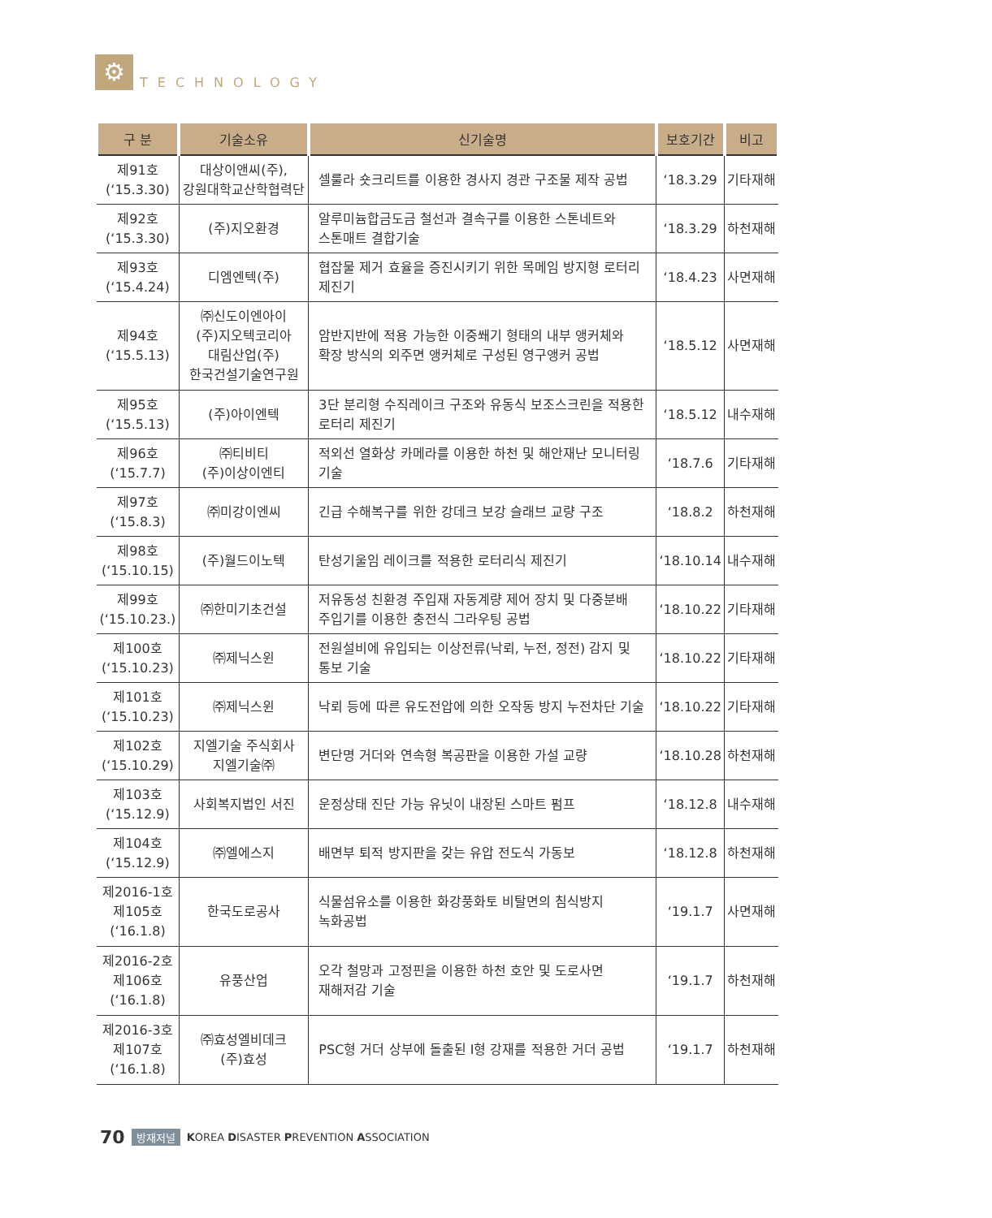⚙
TECHNOLOGY
| 구 분 | 기술소유 | 신기술명 | 보호기간 | 비고 |
| --- | --- | --- | --- | --- |
| 제91호 (‘15.3.30) | 대상이앤씨(주), 강원대학교산학협력단 | 셀룰라 숏크리트를 이용한 경사지 경관 구조물 제작 공법 | ‘18.3.29 | 기타재해 |
| 제92호 (‘15.3.30) | (주)지오환경 | 알루미늄합금도금 철선과 결속구를 이용한 스톤네트와 스톤매트 결합기술 | ‘18.3.29 | 하천재해 |
| 제93호 (‘15.4.24) | 디엠엔텍(주) | 협잡물 제거 효율을 증진시키기 위한 목메임 방지형 로터리 제진기 | ‘18.4.23 | 사면재해 |
| 제94호 (‘15.5.13) | ㈜신도이엔아이 (주)지오텍코리아 대림산업(주) 한국건설기술연구원 | 암반지반에 적용 가능한 이중쐐기 형태의 내부 앵커체와 확장 방식의 외주면 앵커체로 구성된 영구앵커 공법 | ‘18.5.12 | 사면재해 |
| 제95호 (‘15.5.13) | (주)아이엔텍 | 3단 분리형 수직레이크 구조와 유동식 보조스크린을 적용한 로터리 제진기 | ‘18.5.12 | 내수재해 |
| 제96호 (‘15.7.7) | ㈜티비티 (주)이상이엔티 | 적외선 열화상 카메라를 이용한 하천 및 해안재난 모니터링 기술 | ‘18.7.6 | 기타재해 |
| 제97호 (‘15.8.3) | ㈜미강이엔씨 | 긴급 수해복구를 위한 강데크 보강 슬래브 교량 구조 | ‘18.8.2 | 하천재해 |
| 제98호 (‘15.10.15) | (주)월드이노텍 | 탄성기울임 레이크를 적용한 로터리식 제진기 | ‘18.10.14 | 내수재해 |
| 제99호 (‘15.10.23.) | ㈜한미기초건설 | 저유동성 친환경 주입재 자동계량 제어 장치 및 다중분배 주입기를 이용한 충전식 그라우팅 공법 | ‘18.10.22 | 기타재해 |
| 제100호 (‘15.10.23) | ㈜제닉스윈 | 전원설비에 유입되는 이상전류(낙뢰, 누전, 정전) 감지 및 통보 기술 | ‘18.10.22 | 기타재해 |
| 제101호 (‘15.10.23) | ㈜제닉스윈 | 낙뢰 등에 따른 유도전압에 의한 오작동 방지 누전차단 기술 | ‘18.10.22 | 기타재해 |
| 제102호 (‘15.10.29) | 지엘기술 주식회사 지엘기술㈜ | 변단명 거더와 연속형 복공판을 이용한 가설 교량 | ‘18.10.28 | 하천재해 |
| 제103호 (‘15.12.9) | 사회복지법인 서진 | 운정상태 진단 가능 유닛이 내장된 스마트 펌프 | ‘18.12.8 | 내수재해 |
| 제104호 (‘15.12.9) | ㈜엘에스지 | 배면부 퇴적 방지판을 갖는 유압 전도식 가동보 | ‘18.12.8 | 하천재해 |
| 제2016-1호 제105호 (‘16.1.8) | 한국도로공사 | 식물섬유소를 이용한 화강풍화토 비탈면의 침식방지 녹화공법 | ‘19.1.7 | 사면재해 |
| 제2016-2호 제106호 (‘16.1.8) | 유풍산업 | 오각 철망과 고정핀을 이용한 하천 호안 및 도로사면 재해저감 기술 | ‘19.1.7 | 하천재해 |
| 제2016-3호 제107호 (‘16.1.8) | ㈜효성엘비데크 (주)효성 | PSC형 거더 상부에 돌출된 I형 강재를 적용한 거더 공법 | ‘19.1.7 | 하천재해 |
70 방재저널 KOREA DISASTER PREVENTION ASSOCIATION